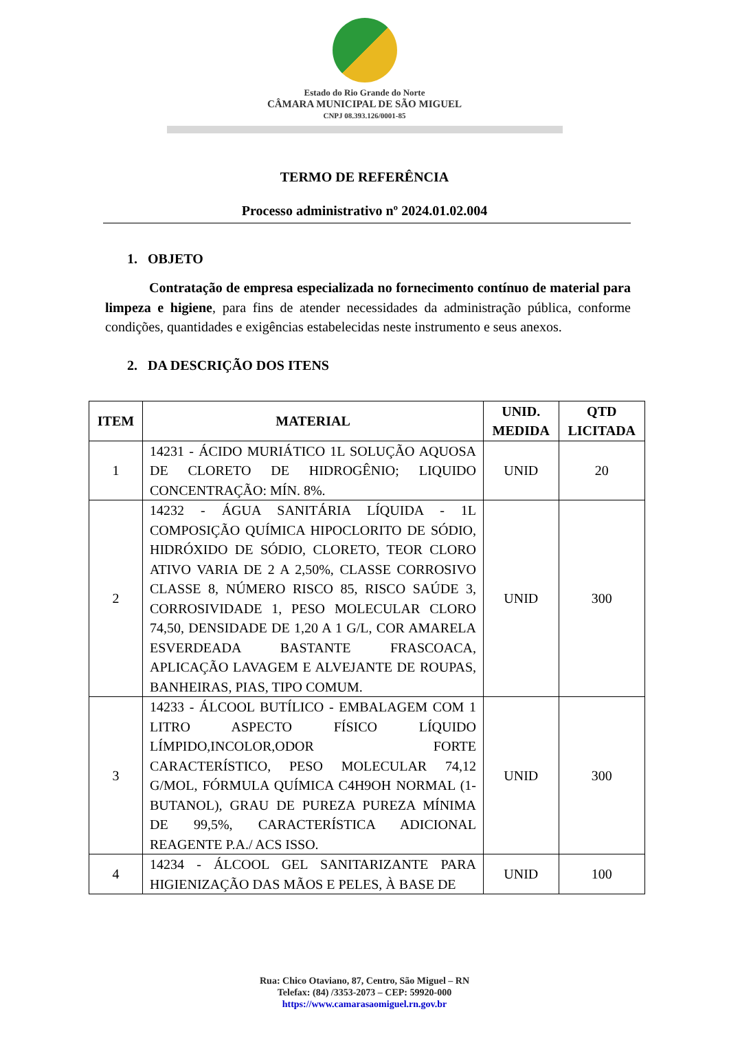Estado do Rio Grande do Norte
CÂMARA MUNICIPAL DE SÃO MIGUEL
CNPJ 08.393.126/0001-85
TERMO DE REFERÊNCIA
Processo administrativo nº 2024.01.02.004
1. OBJETO
Contratação de empresa especializada no fornecimento contínuo de material para limpeza e higiene, para fins de atender necessidades da administração pública, conforme condições, quantidades e exigências estabelecidas neste instrumento e seus anexos.
2. DA DESCRIÇÃO DOS ITENS
| ITEM | MATERIAL | UNID. MEDIDA | QTD LICITADA |
| --- | --- | --- | --- |
| 1 | 14231 - ÁCIDO MURIÁTICO 1L SOLUÇÃO AQUOSA DE CLORETO DE HIDROGÊNIO; LIQUIDO CONCENTRAÇÃO: MÍN. 8%. | UNID | 20 |
| 2 | 14232 - ÁGUA SANITÁRIA LÍQUIDA - 1L COMPOSIÇÃO QUÍMICA HIPOCLORITO DE SÓDIO, HIDRÓXIDO DE SÓDIO, CLORETO, TEOR CLORO ATIVO VARIA DE 2 A 2,50%, CLASSE CORROSIVO CLASSE 8, NÚMERO RISCO 85, RISCO SAÚDE 3, CORROSIVIDADE 1, PESO MOLECULAR CLORO 74,50, DENSIDADE DE 1,20 A 1 G/L, COR AMARELA ESVERDEADA BASTANTE FRASCOACA, APLICAÇÃO LAVAGEM E ALVEJANTE DE ROUPAS, BANHEIRAS, PIAS, TIPO COMUM. | UNID | 300 |
| 3 | 14233 - ÁLCOOL BUTÍLICO - EMBALAGEM COM 1 LITRO ASPECTO FÍSICO LÍQUIDO LÍMPIDO,INCOLOR,ODOR FORTE CARACTERÍSTICO, PESO MOLECULAR 74,12 G/MOL, FÓRMULA QUÍMICA C4H9OH NORMAL (1- BUTANOL), GRAU DE PUREZA PUREZA MÍNIMA DE 99,5%, CARACTERÍSTICA ADICIONAL REAGENTE P.A./ ACS ISSO. | UNID | 300 |
| 4 | 14234 - ÁLCOOL GEL SANITARIZANTE PARA HIGIENIZAÇÃO DAS MÃOS E PELES, À BASE DE | UNID | 100 |
Rua: Chico Otaviano, 87, Centro, São Miguel – RN
Telefax: (84) /3353-2073 – CEP: 59920-000
https://www.camarasaomiguel.rn.gov.br